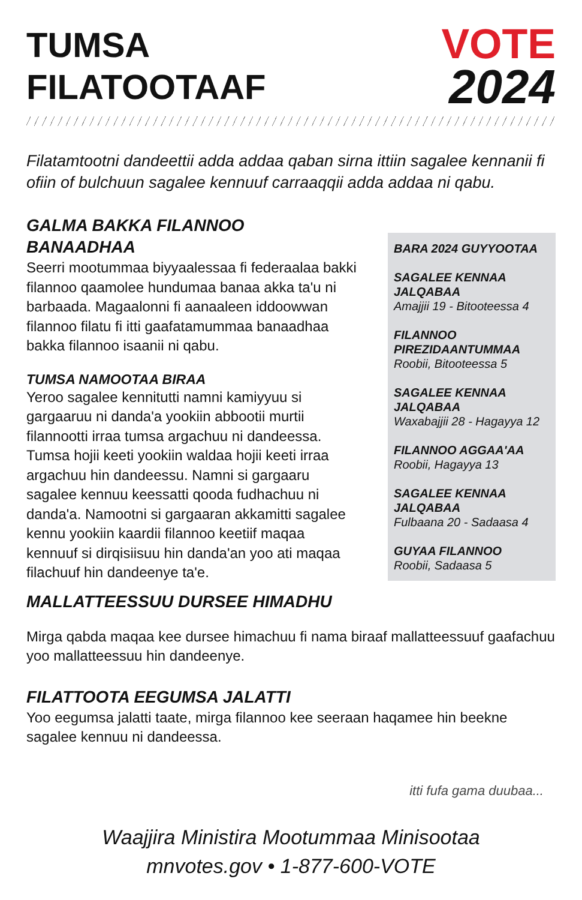TUMSA
FILATOOTAAF
VOTE
2024
Filatamtootni dandeettii adda addaa qaban sirna ittiin sagalee kennanii fi ofiin of bulchuun sagalee kennuuf carraaqqii adda addaa ni qabu.
GALMA BAKKA FILANNOO BANAADHAA
Seerri mootummaa biyyaalessaa fi federaalaa bakki filannoo qaamolee hundumaa banaa akka ta'u ni barbaada. Magaalonni fi aanaaleen iddoowwan filannoo filatu fi itti gaafatamummaa banaadhaa bakka filannoo isaanii ni qabu.
TUMSA NAMOOTAA BIRAA
Yeroo sagalee kennitutti namni kamiyyuu si gargaaruu ni danda'a yookiin abbootii murtii filannootti irraa tumsa argachuu ni dandeessa. Tumsa hojii keeti yookiin waldaa hojii keeti irraa argachuu hin dandeessu. Namni si gargaaru sagalee kennuu keessatti qooda fudhachuu ni danda'a. Namootni si gargaaran akkamitti sagalee kennu yookiin kaardii filannoo keetiif maqaa kennuuf si dirqisiisuu hin danda'an yoo ati maqaa filachuuf hin dandeenye ta'e.
BARA 2024 GUYYOOTAA
SAGALEE KENNAA JALQABAA
Amajjii 19 - Bitooteessa 4
FILANNOO PIREZIDAANTUMMAA
Roobii, Bitooteessa 5
SAGALEE KENNAA JALQABAA
Waxabajjii 28 - Hagayya 12
FILANNOO AGGAA'AA
Roobii, Hagayya 13
SAGALEE KENNAA JALQABAA
Fulbaana 20 - Sadaasa 4
GUYAA FILANNOO
Roobii, Sadaasa 5
MALLATTEESSUU DURSEE HIMADHU
Mirga qabda maqaa kee dursee himachuu fi nama biraaf mallatteessuuf gaafachuu yoo mallatteessuu hin dandeenye.
FILATTOOTA EEGUMSA JALATTI
Yoo eegumsa jalatti taate, mirga filannoo kee seeraan haqamee hin beekne sagalee kennuu ni dandeessa.
itti fufa gama duubaa...
Waajjira Ministira Mootummaa Minisootaa
mnvotes.gov • 1-877-600-VOTE